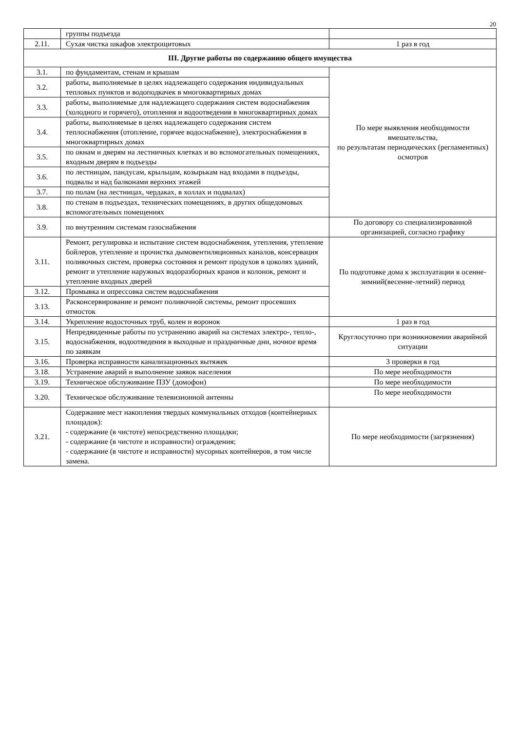20
| | группы подъезда | |
| 2.11. | Сухая чистка шкафов электрощитовых | 1 раз в год |
| III. Другие работы по содержанию общего имущества | | |
| 3.1. | по фундаментам, стенам и крышам | По мере выявления необходимости вмешательства, по результатам периодических (регламентных) осмотров |
| 3.2. | работы, выполняемые в целях надлежащего содержания индивидуальных тепловых пунктов и водоподкачек в многоквартирных домах | |
| 3.3. | работы, выполняемые для надлежащего содержания систем водоснабжения (холодного и горячего), отопления и водоотведения в многоквартирных домах | |
| 3.4. | работы, выполняемые в целях надлежащего содержания систем теплоснабжения (отопление, горячее водоснабжение), электроснабжения в многоквартирных домах | |
| 3.5. | по окнам и дверям на лестничных клетках и во вспомогательных помещениях, входным дверям в подъезды | |
| 3.6. | по лестницам, пандусам, крыльцам, козырькам над входами в подъезды, подвалы и над балконами верхних этажей | |
| 3.7. | по полам (на лестницах, чердаках, в холлах и подвалах) | |
| 3.8. | по стенам в подъездах, технических помещениях, в других общедомовых вспомогательных помещениях | |
| 3.9. | по внутренним системам газоснабжения | По договору со специализированной организацией, согласно графику |
| 3.11. | Ремонт, регулировка и испытание систем водоснабжения, утепления, утепление бойлеров, утепление и прочистка дымовентиляционных каналов, консервация поливочных систем, проверка состояния и ремонт продухов в цоколях зданий, ремонт и утепление наружных водоразборных кранов и колонок, ремонт и утепление входных дверей | По подготовке дома к эксплуатации в осенне-зимний(весенне-летний) период |
| 3.12. | Промывка и опрессовка систем водоснабжения | |
| 3.13. | Расконсервирование и ремонт поливочной системы, ремонт просевших отмосток | |
| 3.14. | Укрепление водосточных труб, колен и воронок | 1 раз в год |
| 3.15. | Непредвиденные работы по устранению аварий на системах электро-, тепло-, водоснабжения, водоотведения в выходные и праздничные дни, ночное время по заявкам | Круглосуточно при возникновении аварийной ситуации |
| 3.16. | Проверка исправности канализационных вытяжек | 3 проверки в год |
| 3.18. | Устранение аварий и выполнение заявок населения | По мере необходимости |
| 3.19. | Техническое обслуживание ПЗУ (домофон) | По мере необходимости |
| 3.20. | Техническое обслуживание телевизионной антенны | По мере необходимости |
| 3.21. | Содержание мест накопления твердых коммунальных отходов (контейнерных площадок): - содержание (в чистоте) непосредственно площадки; - содержание (в чистоте и исправности) ограждения; - содержание (в чистоте и исправности) мусорных контейнеров, в том числе замена. | По мере необходимости (загрязнения) |